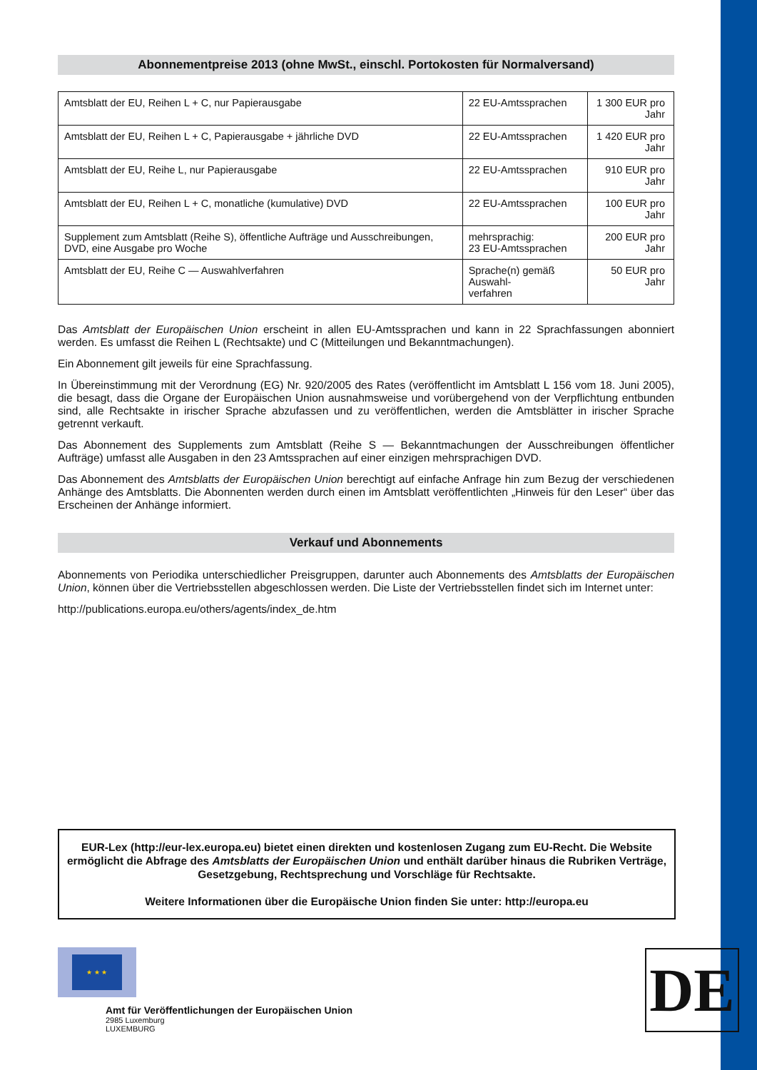Abonnementpreise 2013 (ohne MwSt., einschl. Portokosten für Normalversand)
| Amtsblatt der EU, Reihen L + C, nur Papierausgabe | 22 EU-Amtssprachen | 1 300 EUR pro Jahr |
| Amtsblatt der EU, Reihen L + C, Papierausgabe + jährliche DVD | 22 EU-Amtssprachen | 1 420 EUR pro Jahr |
| Amtsblatt der EU, Reihe L, nur Papierausgabe | 22 EU-Amtssprachen | 910 EUR pro Jahr |
| Amtsblatt der EU, Reihen L + C, monatliche (kumulative) DVD | 22 EU-Amtssprachen | 100 EUR pro Jahr |
| Supplement zum Amtsblatt (Reihe S), öffentliche Aufträge und Ausschreibungen, DVD, eine Ausgabe pro Woche | mehrsprachig: 23 EU-Amtssprachen | 200 EUR pro Jahr |
| Amtsblatt der EU, Reihe C — Auswahlverfahren | Sprache(n) gemäß Auswahl- verfahren | 50 EUR pro Jahr |
Das Amtsblatt der Europäischen Union erscheint in allen EU-Amtssprachen und kann in 22 Sprachfassungen abonniert werden. Es umfasst die Reihen L (Rechtsakte) und C (Mitteilungen und Bekanntmachungen).
Ein Abonnement gilt jeweils für eine Sprachfassung.
In Übereinstimmung mit der Verordnung (EG) Nr. 920/2005 des Rates (veröffentlicht im Amtsblatt L 156 vom 18. Juni 2005), die besagt, dass die Organe der Europäischen Union ausnahmsweise und vorübergehend von der Verpflichtung entbunden sind, alle Rechtsakte in irischer Sprache abzufassen und zu veröffentlichen, werden die Amtsblätter in irischer Sprache getrennt verkauft.
Das Abonnement des Supplements zum Amtsblatt (Reihe S — Bekanntmachungen der Ausschreibungen öffentlicher Aufträge) umfasst alle Ausgaben in den 23 Amtssprachen auf einer einzigen mehrsprachigen DVD.
Das Abonnement des Amtsblatts der Europäischen Union berechtigt auf einfache Anfrage hin zum Bezug der verschiedenen Anhänge des Amtsblatts. Die Abonnenten werden durch einen im Amtsblatt veröffentlichten „Hinweis für den Leser“ über das Erscheinen der Anhänge informiert.
Verkauf und Abonnements
Abonnements von Periodika unterschiedlicher Preisgruppen, darunter auch Abonnements des Amtsblatts der Europäischen Union, können über die Vertriebsstellen abgeschlossen werden. Die Liste der Vertriebsstellen findet sich im Internet unter:
http://publications.europa.eu/others/agents/index_de.htm
EUR-Lex (http://eur-lex.europa.eu) bietet einen direkten und kostenlosen Zugang zum EU-Recht. Die Website ermöglicht die Abfrage des Amtsblatts der Europäischen Union und enthält darüber hinaus die Rubriken Verträge, Gesetzgebung, Rechtsprechung und Vorschläge für Rechtsakte.
Weitere Informationen über die Europäische Union finden Sie unter: http://europa.eu
★ ★ ★
Amt für Veröffentlichungen der Europäischen Union
2985 Luxemburg
LUXEMBURG
DE